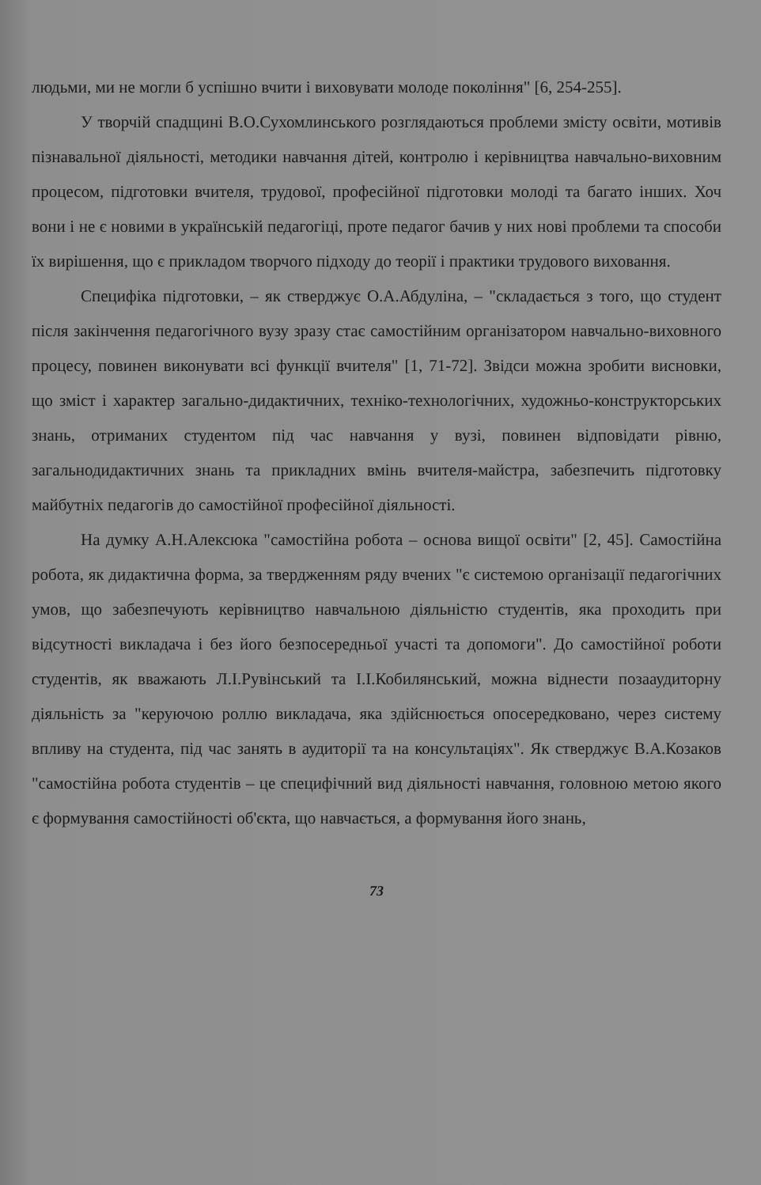людьми, ми не могли б успішно вчити і виховувати молоде покоління" [6, 254-255].
У творчій спадщині В.О.Сухомлинського розглядаються проблеми змісту освіти, мотивів пізнавальної діяльності, методики навчання дітей, контролю і керівництва навчально-виховним процесом, підготовки вчителя, трудової, професійної підготовки молоді та багато інших. Хоч вони і не є новими в українській педагогіці, проте педагог бачив у них нові проблеми та способи їх вирішення, що є прикладом творчого підходу до теорії і практики трудового виховання.
Специфіка підготовки, – як стверджує О.А.Абдуліна, – "складається з того, що студент після закінчення педагогічного вузу зразу стає самостійним організатором навчально-виховного процесу, повинен виконувати всі функції вчителя" [1, 71-72]. Звідси можна зробити висновки, що зміст і характер загально-дидактичних, техніко-технологічних, художньо-конструкторських знань, отриманих студентом під час навчання у вузі, повинен відповідати рівню, загальнодидактичних знань та прикладних вмінь вчителя-майстра, забезпечить підготовку майбутніх педагогів до самостійної професійної діяльності.
На думку А.Н.Алексюка "самостійна робота – основа вищої освіти" [2, 45]. Самостійна робота, як дидактична форма, за твердженням ряду вчених "є системою організації педагогічних умов, що забезпечують керівництво навчальною діяльністю студентів, яка проходить при відсутності викладача і без його безпосередньої участі та допомоги". До самостійної роботи студентів, як вважають Л.І.Рувінський та І.І.Кобилянський, можна віднести позааудиторну діяльність за "керуючою роллю викладача, яка здійснюється опосередковано, через систему впливу на студента, під час занять в аудиторії та на консультаціях". Як стверджує В.А.Козаков "самостійна робота студентів – це специфічний вид діяльності навчання, головною метою якого є формування самостійності об'єкта, що навчається, а формування його знань,
73